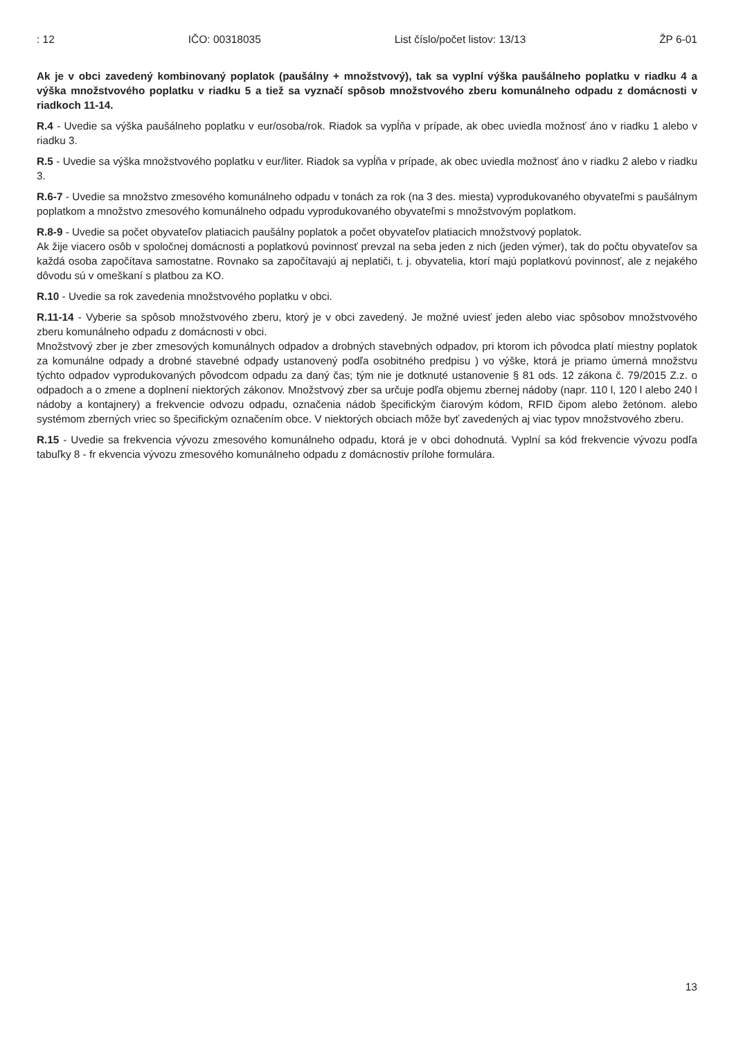: 12 IČO: 00318035 List číslo/počet listov: 13/13 ŽP 6-01
Ak je v obci zavedený kombinovaný poplatok (paušálny + množstvový), tak sa vyplní výška paušálneho poplatku v riadku 4 a výška množstvového poplatku v riadku 5 a tiež sa vyznačí spôsob množstvového zberu komunálneho odpadu z domácnosti v riadkoch 11-14.
R.4 - Uvedie sa výška paušálneho poplatku v eur/osoba/rok. Riadok sa vypĺňa v prípade, ak obec uviedla možnosť áno v riadku 1 alebo v riadku 3.
R.5 - Uvedie sa výška množstvového poplatku v eur/liter. Riadok sa vypĺňa v prípade, ak obec uviedla možnosť áno v riadku 2 alebo v riadku 3.
R.6-7 - Uvedie sa množstvo zmesového komunálneho odpadu v tonách za rok (na 3 des. miesta) vyprodukovaného obyvateľmi s paušálnym poplatkom a množstvo zmesového komunálneho odpadu vyprodukovaného obyvateľmi s množstvovým poplatkom.
R.8-9 - Uvedie sa počet obyvateľov platiacich paušálny poplatok a počet obyvateľov platiacich množstvový poplatok.
Ak žije viacero osôb v spoločnej domácnosti a poplatkovú povinnosť prevzal na seba jeden z nich (jeden výmer), tak do počtu obyvateľov sa každá osoba započítava samostatne. Rovnako sa započítavajú aj neplatiči, t. j. obyvatelia, ktorí majú poplatkovú povinnosť, ale z nejakého dôvodu sú v omeškaní s platbou za KO.
R.10 - Uvedie sa rok zavedenia množstvového poplatku v obci.
R.11-14 - Vyberie sa spôsob množstvového zberu, ktorý je v obci zavedený. Je možné uviesť jeden alebo viac spôsobov množstvového zberu komunálneho odpadu z domácnosti v obci.
Množstvový zber je zber zmesových komunálnych odpadov a drobných stavebných odpadov, pri ktorom ich pôvodca platí miestny poplatok za komunálne odpady a drobné stavebné odpady ustanovený podľa osobitného predpisu ) vo výške, ktorá je priamo úmerná množstvu týchto odpadov vyprodukovaných pôvodcom odpadu za daný čas; tým nie je dotknuté ustanovenie § 81 ods. 12 zákona č. 79/2015 Z.z. o odpadoch a o zmene a doplnení niektorých zákonov. Množstvový zber sa určuje podľa objemu zbernej nádoby (napr. 110 l, 120 l alebo 240 l nádoby a kontajnery) a frekvencie odvozu odpadu, označenia nádob špecifickým čiarovým kódom, RFID čipom alebo žetónom. alebo systémom zberných vriec so špecifickým označením obce. V niektorých obciach môže byť zavedených aj viac typov množstvového zberu.
R.15 - Uvedie sa frekvencia vývozu zmesového komunálneho odpadu, ktorá je v obci dohodnutá. Vyplní sa kód frekvencie vývozu podľa tabuľky 8 - fr ekvencia vývozu zmesového komunálneho odpadu z domácnostiv prílohe formulára.
13